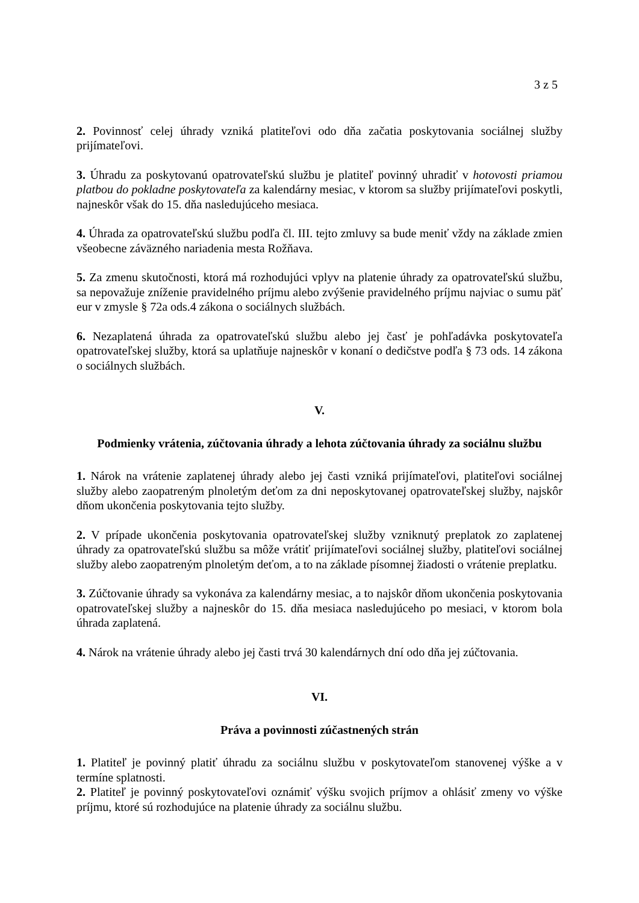3 z 5
2. Povinnosť celej úhrady vzniká platiteľovi odo dňa začatia poskytovania sociálnej služby prijímateľovi.
3. Úhradu za poskytovanú opatrovateľskú službu je platiteľ povinný uhradiť v hotovosti priamou platbou do pokladne poskytovateľa za kalendárny mesiac, v ktorom sa služby prijímateľovi poskytli, najneskôr však do 15. dňa nasledujúceho mesiaca.
4. Úhrada za opatrovateľskú službu podľa čl. III. tejto zmluvy sa bude meniť vždy na základe zmien všeobecne záväzného nariadenia mesta Rožňava.
5. Za zmenu skutočnosti, ktorá má rozhodujúci vplyv na platenie úhrady za opatrovateľskú službu, sa nepovažuje zníženie pravidelného príjmu alebo zvýšenie pravidelného príjmu najviac o sumu päť eur v zmysle § 72a ods.4 zákona o sociálnych službách.
6. Nezaplatená úhrada za opatrovateľskú službu alebo jej časť je pohľadávka poskytovateľa opatrovateľskej služby, ktorá sa uplatňuje najneskôr v konaní o dedičstve podľa § 73 ods. 14 zákona o sociálnych službách.
V.
Podmienky vrátenia, zúčtovania úhrady a lehota zúčtovania úhrady za sociálnu službu
1. Nárok na vrátenie zaplatenej úhrady alebo jej časti vzniká prijímateľovi, platiteľovi sociálnej služby alebo zaopatreným plnoletým deťom za dni neposkytovanej opatrovateľskej služby, najskôr dňom ukončenia poskytovania tejto služby.
2. V prípade ukončenia poskytovania opatrovateľskej služby vzniknutý preplatok zo zaplatenej úhrady za opatrovateľskú službu sa môže vrátiť prijímateľovi sociálnej služby, platiteľovi sociálnej služby alebo zaopatreným plnoletým deťom, a to na základe písomnej žiadosti o vrátenie preplatku.
3. Zúčtovanie úhrady sa vykonáva za kalendárny mesiac, a to najskôr dňom ukončenia poskytovania opatrovateľskej služby a najneskôr do 15. dňa mesiaca nasledujúceho po mesiaci, v ktorom bola úhrada zaplatená.
4. Nárok na vrátenie úhrady alebo jej časti trvá 30 kalendárnych dní odo dňa jej zúčtovania.
VI.
Práva a povinnosti zúčastnených strán
1. Platiteľ je povinný platiť úhradu za sociálnu službu v poskytovateľom stanovenej výške a v termíne splatnosti.
2. Platiteľ je povinný poskytovateľovi oznámiť výšku svojich príjmov a ohlásiť zmeny vo výške príjmu, ktoré sú rozhodujúce na platenie úhrady za sociálnu službu.